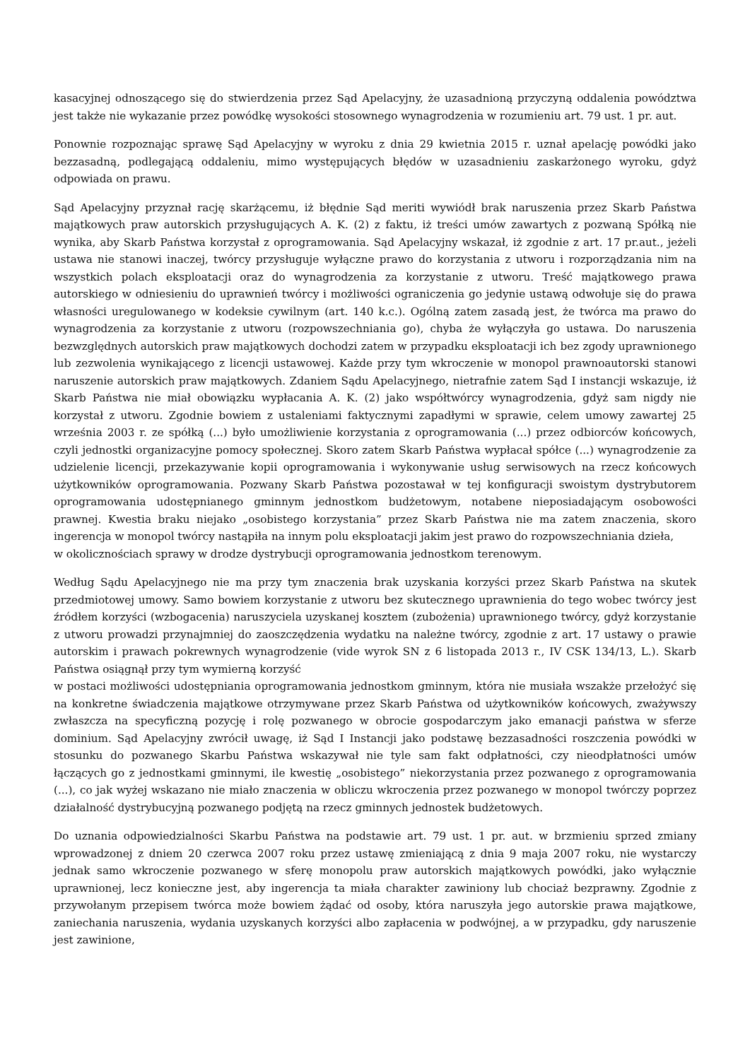kasacyjnej odnoszącego się do stwierdzenia przez Sąd Apelacyjny, że uzasadnioną przyczyną oddalenia powództwa jest także nie wykazanie przez powódkę wysokości stosownego wynagrodzenia w rozumieniu art. 79 ust. 1 pr. aut.
Ponownie rozpoznając sprawę Sąd Apelacyjny w wyroku z dnia 29 kwietnia 2015 r. uznał apelację powódki jako bezzasadną, podlegającą oddaleniu, mimo występujących błędów w uzasadnieniu zaskarżonego wyroku, gdyż odpowiada on prawu.
Sąd Apelacyjny przyznał rację skarżącemu, iż błędnie Sąd meriti wywiódł brak naruszenia przez Skarb Państwa majątkowych praw autorskich przysługujących A. K. (2) z faktu, iż treści umów zawartych z pozwaną Spółką nie wynika, aby Skarb Państwa korzystał z oprogramowania. Sąd Apelacyjny wskazał, iż zgodnie z art. 17 pr.aut., jeżeli ustawa nie stanowi inaczej, twórcy przysługuje wyłączne prawo do korzystania z utworu i rozporządzania nim na wszystkich polach eksploatacji oraz do wynagrodzenia za korzystanie z utworu. Treść majątkowego prawa autorskiego w odniesieniu do uprawnień twórcy i możliwości ograniczenia go jedynie ustawą odwołuje się do prawa własności uregulowanego w kodeksie cywilnym (art. 140 k.c.). Ogólną zatem zasadą jest, że twórca ma prawo do wynagrodzenia za korzystanie z utworu (rozpowszechniania go), chyba że wyłączyła go ustawa. Do naruszenia bezwzględnych autorskich praw majątkowych dochodzi zatem w przypadku eksploatacji ich bez zgody uprawnionego lub zezwolenia wynikającego z licencji ustawowej. Każde przy tym wkroczenie w monopol prawnoautorski stanowi naruszenie autorskich praw majątkowych. Zdaniem Sądu Apelacyjnego, nietrafnie zatem Sąd I instancji wskazuje, iż Skarb Państwa nie miał obowiązku wypłacania A. K. (2) jako współtwórcy wynagrodzenia, gdyż sam nigdy nie korzystał z utworu. Zgodnie bowiem z ustaleniami faktycznymi zapadłymi w sprawie, celem umowy zawartej 25 września 2003 r. ze spółką (...) było umożliwienie korzystania z oprogramowania (...) przez odbiorców końcowych, czyli jednostki organizacyjne pomocy społecznej. Skoro zatem Skarb Państwa wypłacał spółce (...) wynagrodzenie za udzielenie licencji, przekazywanie kopii oprogramowania i wykonywanie usług serwisowych na rzecz końcowych użytkowników oprogramowania. Pozwany Skarb Państwa pozostawał w tej konfiguracji swoistym dystrybutorem oprogramowania udostępnianego gminnym jednostkom budżetowym, notabene nieposiadającym osobowości prawnej. Kwestia braku niejako „osobistego korzystania” przez Skarb Państwa nie ma zatem znaczenia, skoro ingerencja w monopol twórcy nastąpiła na innym polu eksploatacji jakim jest prawo do rozpowszechniania dzieła,
w okolicznościach sprawy w drodze dystrybucji oprogramowania jednostkom terenowym.
Według Sądu Apelacyjnego nie ma przy tym znaczenia brak uzyskania korzyści przez Skarb Państwa na skutek przedmiotowej umowy. Samo bowiem korzystanie z utworu bez skutecznego uprawnienia do tego wobec twórcy jest źródłem korzyści (wzbogacenia) naruszyciela uzyskanej kosztem (zubożenia) uprawnionego twórcy, gdyż korzystanie z utworu prowadzi przynajmniej do zaoszczędzenia wydatku na należne twórcy, zgodnie z art. 17 ustawy o prawie autorskim i prawach pokrewnych wynagrodzenie (vide wyrok SN z 6 listopada 2013 r., IV CSK 134/13, L.). Skarb Państwa osiągnął przy tym wymierną korzyść
w postaci możliwości udostępniania oprogramowania jednostkom gminnym, która nie musiała wszakże przełożyć się na konkretne świadczenia majątkowe otrzymywane przez Skarb Państwa od użytkowników końcowych, zważywszy zwłaszcza na specyficzną pozycję i rolę pozwanego w obrocie gospodarczym jako emanacji państwa w sferze dominium. Sąd Apelacyjny zwrócił uwagę, iż Sąd I Instancji jako podstawę bezzasadności roszczenia powódki w stosunku do pozwanego Skarbu Państwa wskazywał nie tyle sam fakt odpłatności, czy nieodpłatności umów łączących go z jednostkami gminnymi, ile kwestię „osobistego” niekorzystania przez pozwanego z oprogramowania (...), co jak wyżej wskazano nie miało znaczenia w obliczu wkroczenia przez pozwanego w monopol twórczy poprzez działalność dystrybucyjną pozwanego podjętą na rzecz gminnych jednostek budżetowych.
Do uznania odpowiedzialności Skarbu Państwa na podstawie art. 79 ust. 1 pr. aut. w brzmieniu sprzed zmiany wprowadzonej z dniem 20 czerwca 2007 roku przez ustawę zmieniającą z dnia 9 maja 2007 roku, nie wystarczy jednak samo wkroczenie pozwanego w sferę monopolu praw autorskich majątkowych powódki, jako wyłącznie uprawnionej, lecz konieczne jest, aby ingerencja ta miała charakter zawiniony lub chociaż bezprawny. Zgodnie z przywołanym przepisem twórca może bowiem żądać od osoby, która naruszyła jego autorskie prawa majątkowe, zaniechania naruszenia, wydania uzyskanych korzyści albo zapłacenia w podwójnej, a w przypadku, gdy naruszenie jest zawinione,